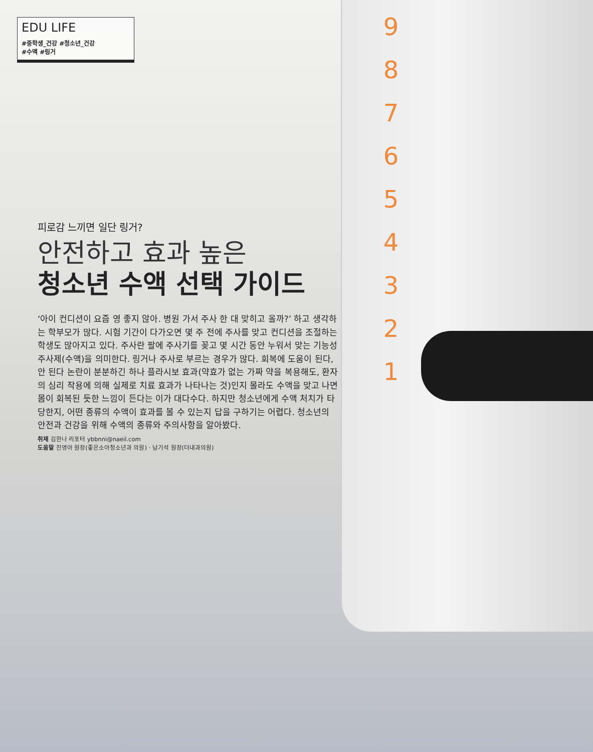9
8
7
6
5
4
3
2
1
EDU LIFE
#중학생_건강 #청소년_건강
#수액 #링거
피로감 느끼면 일단 링거?
안전하고 효과 높은
청소년 수액 선택 가이드
‘아이 컨디션이 요즘 영 좋지 않아. 병원 가서 주사 한 대 맞히고 올까?’ 하고 생각하는 학부모가 많다. 시험 기간이 다가오면 몇 주 전에 주사를 맞고 컨디션을 조절하는 학생도 많아지고 있다. 주사란 팔에 주사기를 꽂고 몇 시간 동안 누워서 맞는 기능성 주사제(수액)을 의미한다. 링거나 주사로 부르는 경우가 많다. 회복에 도움이 된다, 안 된다 논란이 분분하긴 하나 플라시보 효과(약효가 없는 가짜 약을 복용해도, 환자의 심리 작용에 의해 실제로 치료 효과가 나타나는 것)인지 몰라도 수액을 맞고 나면 몸이 회복된 듯한 느낌이 든다는 이가 대다수다. 하지만 청소년에게 수액 처치가 타당한지, 어떤 종류의 수액이 효과를 볼 수 있는지 답을 구하기는 어렵다. 청소년의 안전과 건강을 위해 수액의 종류와 주의사항을 알아봤다.
취재 김한나 리포터 ybbnni@naeil.com
도움말 진영아 원장(좋은소아청소년과 의원) · 남기석 원장(더내과의원)